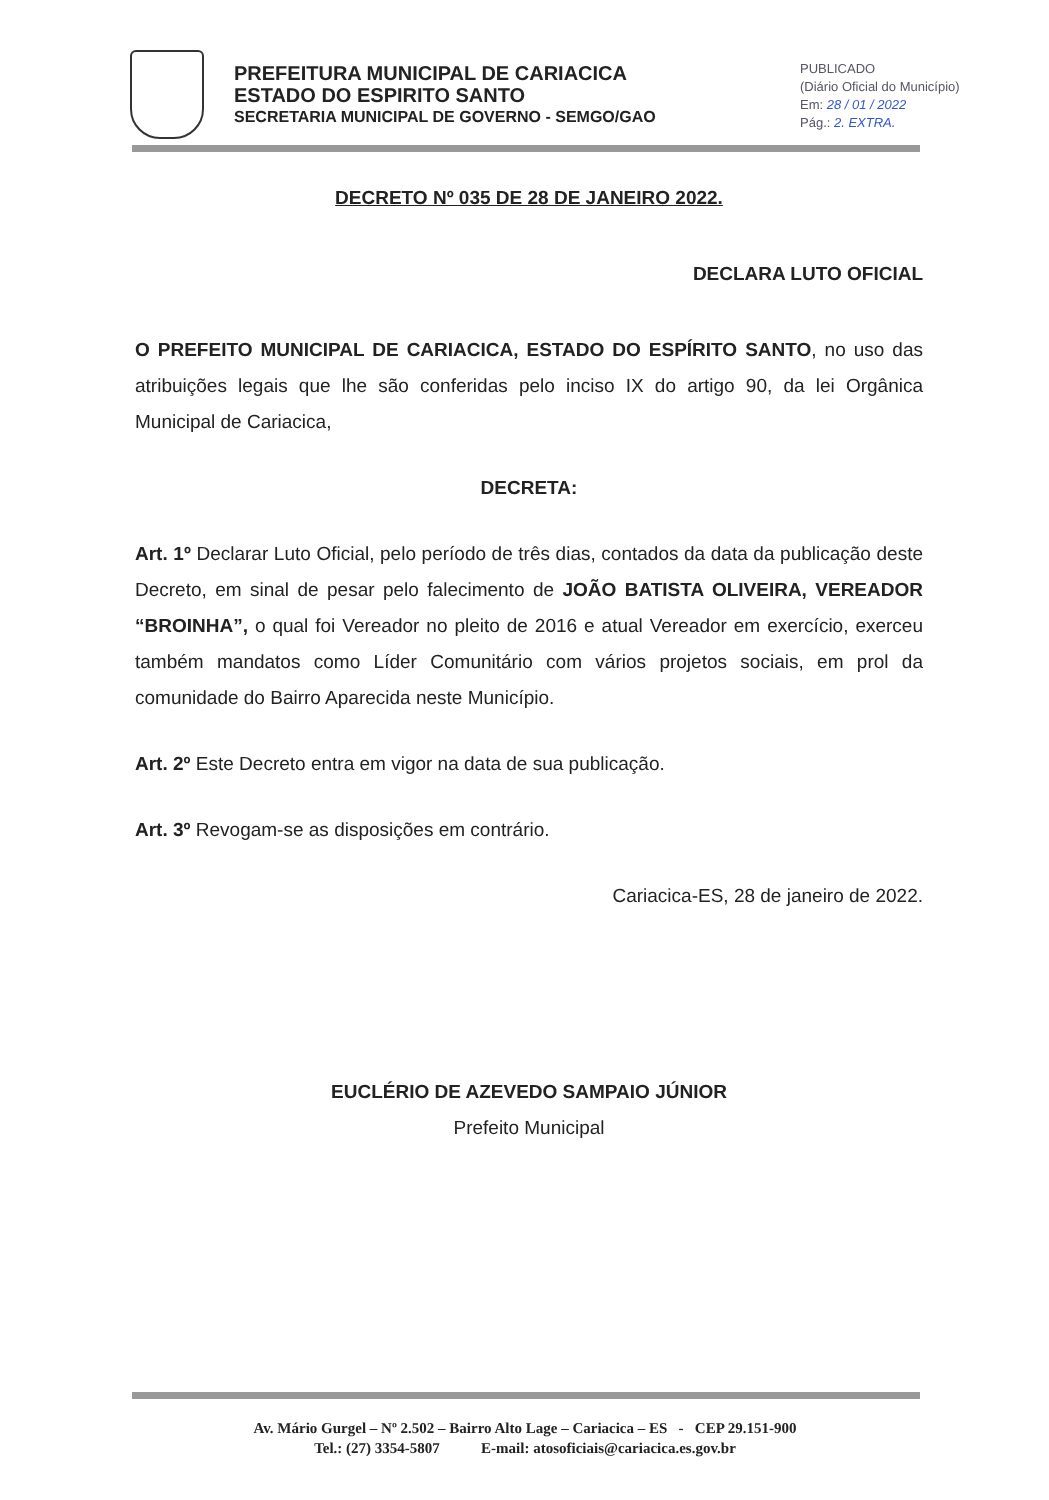PREFEITURA MUNICIPAL DE CARIACICA
ESTADO DO ESPIRITO SANTO
SECRETARIA MUNICIPAL DE GOVERNO - SEMGO/GAO
PUBLICADO
(Diário Oficial do Município)
Em: 28 / 01 / 2022
Pág.: 2. EXTRA.
DECRETO Nº 035 DE 28 DE JANEIRO 2022.
DECLARA LUTO OFICIAL
O PREFEITO MUNICIPAL DE CARIACICA, ESTADO DO ESPÍRITO SANTO, no uso das atribuições legais que lhe são conferidas pelo inciso IX do artigo 90, da lei Orgânica Municipal de Cariacica,
DECRETA:
Art. 1º Declarar Luto Oficial, pelo período de três dias, contados da data da publicação deste Decreto, em sinal de pesar pelo falecimento de JOÃO BATISTA OLIVEIRA, VEREADOR “BROINHA”, o qual foi Vereador no pleito de 2016 e atual Vereador em exercício, exerceu também mandatos como Líder Comunitário com vários projetos sociais, em prol da comunidade do Bairro Aparecida neste Município.
Art. 2º Este Decreto entra em vigor na data de sua publicação.
Art. 3º Revogam-se as disposições em contrário.
Cariacica-ES, 28 de janeiro de 2022.
EUCLÉRIO DE AZEVEDO SAMPAIO JÚNIOR
Prefeito Municipal
Av. Mário Gurgel – Nº 2.502 – Bairro Alto Lage – Cariacica – ES - CEP 29.151-900
Tel.: (27) 3354-5807 E-mail: atosoficiais@cariacica.es.gov.br